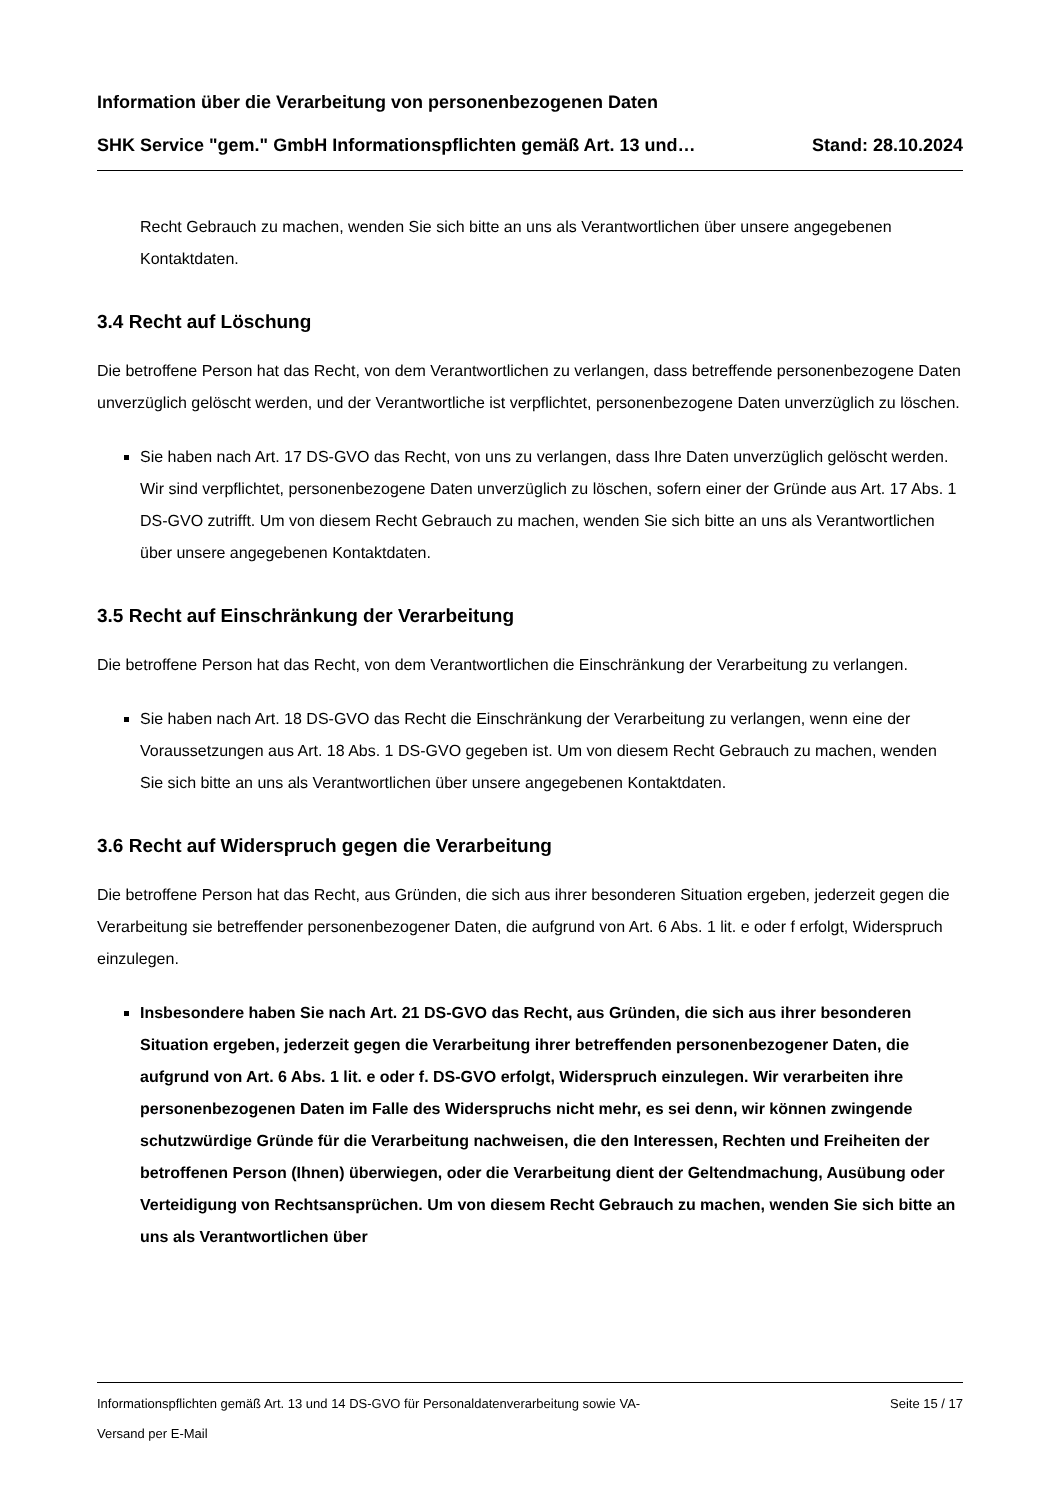Information über die Verarbeitung von personenbezogenen Daten
SHK Service "gem." GmbH Informationspflichten gemäß Art. 13 und… Stand: 28.10.2024
Recht Gebrauch zu machen, wenden Sie sich bitte an uns als Verantwortlichen über unsere angegebenen Kontaktdaten.
3.4 Recht auf Löschung
Die betroffene Person hat das Recht, von dem Verantwortlichen zu verlangen, dass betreffende personenbezogene Daten unverzüglich gelöscht werden, und der Verantwortliche ist verpflichtet, personenbezogene Daten unverzüglich zu löschen.
Sie haben nach Art. 17 DS-GVO das Recht, von uns zu verlangen, dass Ihre Daten unverzüglich gelöscht werden. Wir sind verpflichtet, personenbezogene Daten unverzüglich zu löschen, sofern einer der Gründe aus Art. 17 Abs. 1 DS-GVO zutrifft. Um von diesem Recht Gebrauch zu machen, wenden Sie sich bitte an uns als Verantwortlichen über unsere angegebenen Kontaktdaten.
3.5 Recht auf Einschränkung der Verarbeitung
Die betroffene Person hat das Recht, von dem Verantwortlichen die Einschränkung der Verarbeitung zu verlangen.
Sie haben nach Art. 18 DS-GVO das Recht die Einschränkung der Verarbeitung zu verlangen, wenn eine der Voraussetzungen aus Art. 18 Abs. 1 DS-GVO gegeben ist. Um von diesem Recht Gebrauch zu machen, wenden Sie sich bitte an uns als Verantwortlichen über unsere angegebenen Kontaktdaten.
3.6 Recht auf Widerspruch gegen die Verarbeitung
Die betroffene Person hat das Recht, aus Gründen, die sich aus ihrer besonderen Situation ergeben, jederzeit gegen die Verarbeitung sie betreffender personenbezogener Daten, die aufgrund von Art. 6 Abs. 1 lit. e oder f erfolgt, Widerspruch einzulegen.
Insbesondere haben Sie nach Art. 21 DS-GVO das Recht, aus Gründen, die sich aus ihrer besonderen Situation ergeben, jederzeit gegen die Verarbeitung ihrer betreffenden personenbezogener Daten, die aufgrund von Art. 6 Abs. 1 lit. e oder f. DS-GVO erfolgt, Widerspruch einzulegen. Wir verarbeiten ihre personenbezogenen Daten im Falle des Widerspruchs nicht mehr, es sei denn, wir können zwingende schutzwürdige Gründe für die Verarbeitung nachweisen, die den Interessen, Rechten und Freiheiten der betroffenen Person (Ihnen) überwiegen, oder die Verarbeitung dient der Geltendmachung, Ausübung oder Verteidigung von Rechtsansprüchen. Um von diesem Recht Gebrauch zu machen, wenden Sie sich bitte an uns als Verantwortlichen über
Informationspflichten gemäß Art. 13 und 14 DS-GVO für Personaldatenverarbeitung sowie VA-
Versand per E-Mail Seite 15 / 17